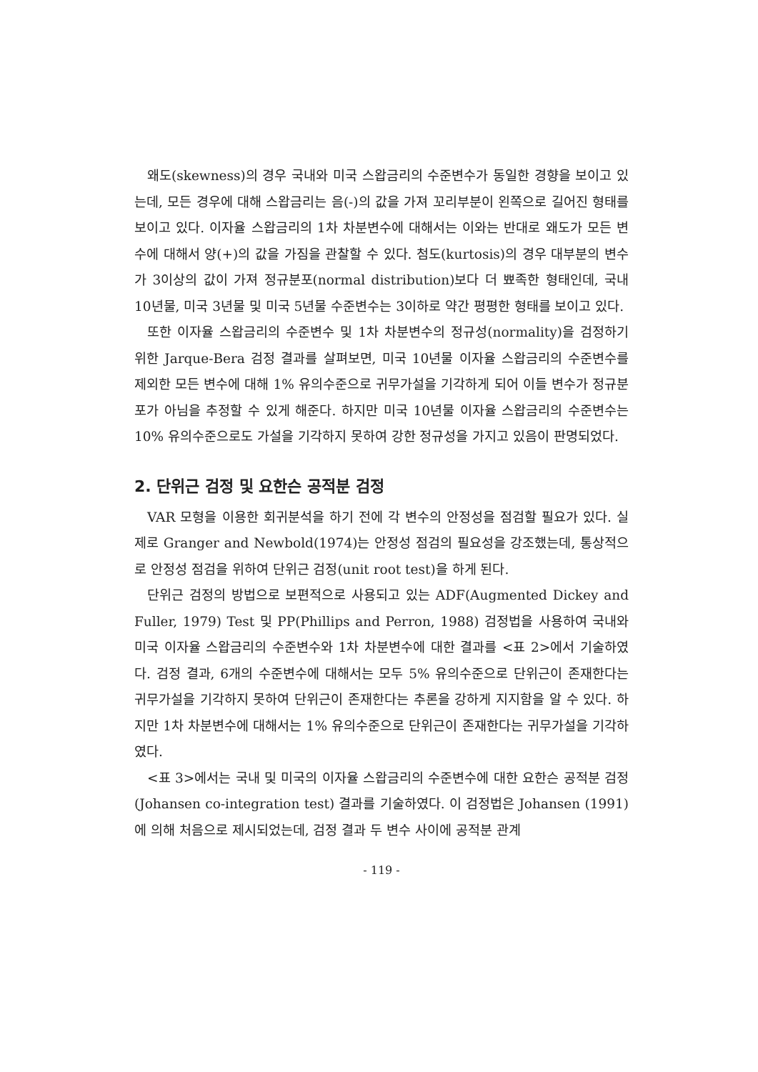왜도(skewness)의 경우 국내와 미국 스왑금리의 수준변수가 동일한 경향을 보이고 있는데, 모든 경우에 대해 스왑금리는 음(-)의 값을 가져 꼬리부분이 왼쪽으로 길어진 형태를 보이고 있다. 이자율 스왑금리의 1차 차분변수에 대해서는 이와는 반대로 왜도가 모든 변수에 대해서 양(+)의 값을 가짐을 관찰할 수 있다. 첨도(kurtosis)의 경우 대부분의 변수가 3이상의 값이 가져 정규분포(normal distribution)보다 더 뾰족한 형태인데, 국내 10년물, 미국 3년물 및 미국 5년물 수준변수는 3이하로 약간 평평한 형태를 보이고 있다.
또한 이자율 스왑금리의 수준변수 및 1차 차분변수의 정규성(normality)을 검정하기 위한 Jarque-Bera 검정 결과를 살펴보면, 미국 10년물 이자율 스왑금리의 수준변수를 제외한 모든 변수에 대해 1% 유의수준으로 귀무가설을 기각하게 되어 이들 변수가 정규분포가 아님을 추정할 수 있게 해준다. 하지만 미국 10년물 이자율 스왑금리의 수준변수는 10% 유의수준으로도 가설을 기각하지 못하여 강한 정규성을 가지고 있음이 판명되었다.
2. 단위근 검정 및 요한슨 공적분 검정
VAR 모형을 이용한 회귀분석을 하기 전에 각 변수의 안정성을 점검할 필요가 있다. 실제로 Granger and Newbold(1974)는 안정성 점검의 필요성을 강조했는데, 통상적으로 안정성 점검을 위하여 단위근 검정(unit root test)을 하게 된다.
단위근 검정의 방법으로 보편적으로 사용되고 있는 ADF(Augmented Dickey and Fuller, 1979) Test 및 PP(Phillips and Perron, 1988) 검정법을 사용하여 국내와 미국 이자율 스왑금리의 수준변수와 1차 차분변수에 대한 결과를 <표 2>에서 기술하였다. 검정 결과, 6개의 수준변수에 대해서는 모두 5% 유의수준으로 단위근이 존재한다는 귀무가설을 기각하지 못하여 단위근이 존재한다는 추론을 강하게 지지함을 알 수 있다. 하지만 1차 차분변수에 대해서는 1% 유의수준으로 단위근이 존재한다는 귀무가설을 기각하였다.
<표 3>에서는 국내 및 미국의 이자율 스왑금리의 수준변수에 대한 요한슨 공적분 검정(Johansen co-integration test) 결과를 기술하였다. 이 검정법은 Johansen (1991)에 의해 처음으로 제시되었는데, 검정 결과 두 변수 사이에 공적분 관계
- 119 -